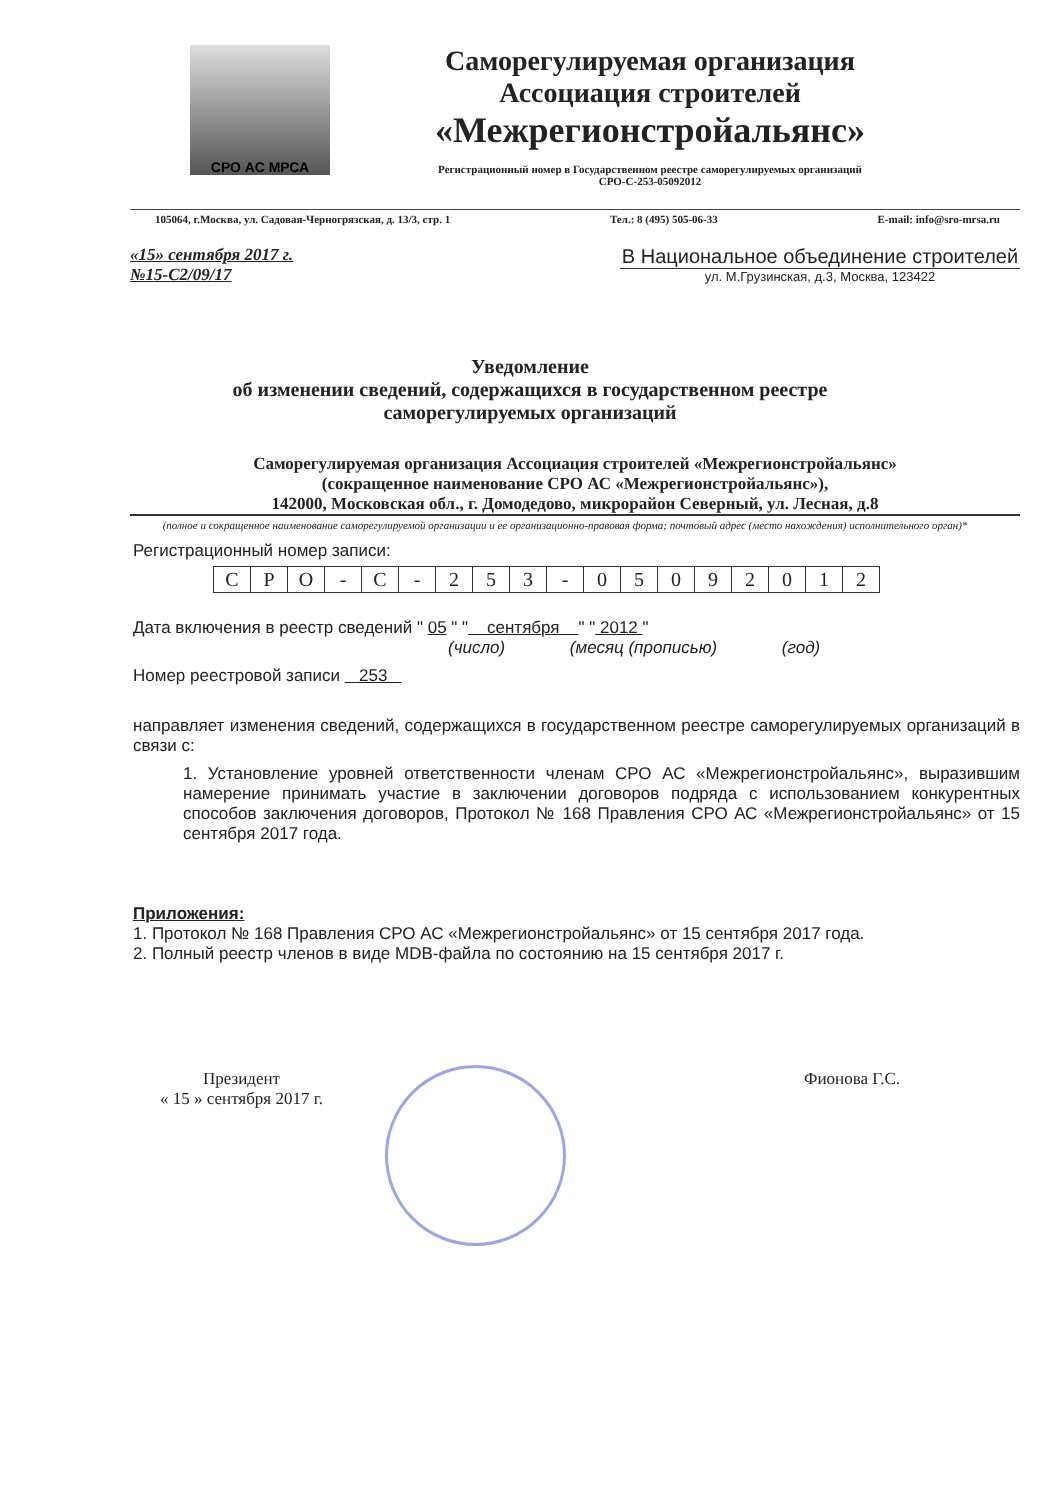СРО АС МРСА
Саморегулируемая организация
Ассоциация строителей
«Межрегионстройальянс»
Регистрационный номер в Государственном реестре саморегулируемых организаций
СРО-С-253-05092012
105064, г.Москва, ул. Садовая-Черногрязская, д. 13/3, стр. 1 Тел.: 8 (495) 505-06-33 E-mail: info@sro-mrsa.ru
«15» сентября 2017 г.
№15-С2/09/17
В Национальное объединение строителей
ул. М.Грузинская, д.3, Москва, 123422
Уведомление
об изменении сведений, содержащихся в государственном реестре
саморегулируемых организаций
Саморегулируемая организация Ассоциация строителей «Межрегионстройальянс»
(сокращенное наименование СРО АС «Межрегионстройальянс»),
142000, Московская обл., г. Домодедово, микрорайон Северный, ул. Лесная, д.8
(полное и сокращенное наименование саморегулируемой организации и ее организационно-правовая форма; почтовый адрес (место нахождения) исполнительного орган)*
Регистрационный номер записи:
| С | Р | О | - | С | - | 2 | 5 | 3 | - | 0 | 5 | 0 | 9 | 2 | 0 | 1 | 2 |
Дата включения в реестр сведений " 05 " " сентября " " 2012 "
(число) (месяц (прописью) (год)
Номер реестровой записи 253
направляет изменения сведений, содержащихся в государственном реестре саморегулируемых организаций в связи с:
1. Установление уровней ответственности членам СРО АС «Межрегионстройальянс», выразившим намерение принимать участие в заключении договоров подряда с использованием конкурентных способов заключения договоров, Протокол № 168 Правления СРО АС «Межрегионстройальянс» от 15 сентября 2017 года.
Приложения:
1. Протокол № 168 Правления СРО АС «Межрегионстройальянс» от 15 сентября 2017 года.
2. Полный реестр членов в виде MDB-файла по состоянию на 15 сентября 2017 г.
Президент
« 15 » сентября 2017 г.
Фионова Г.С.